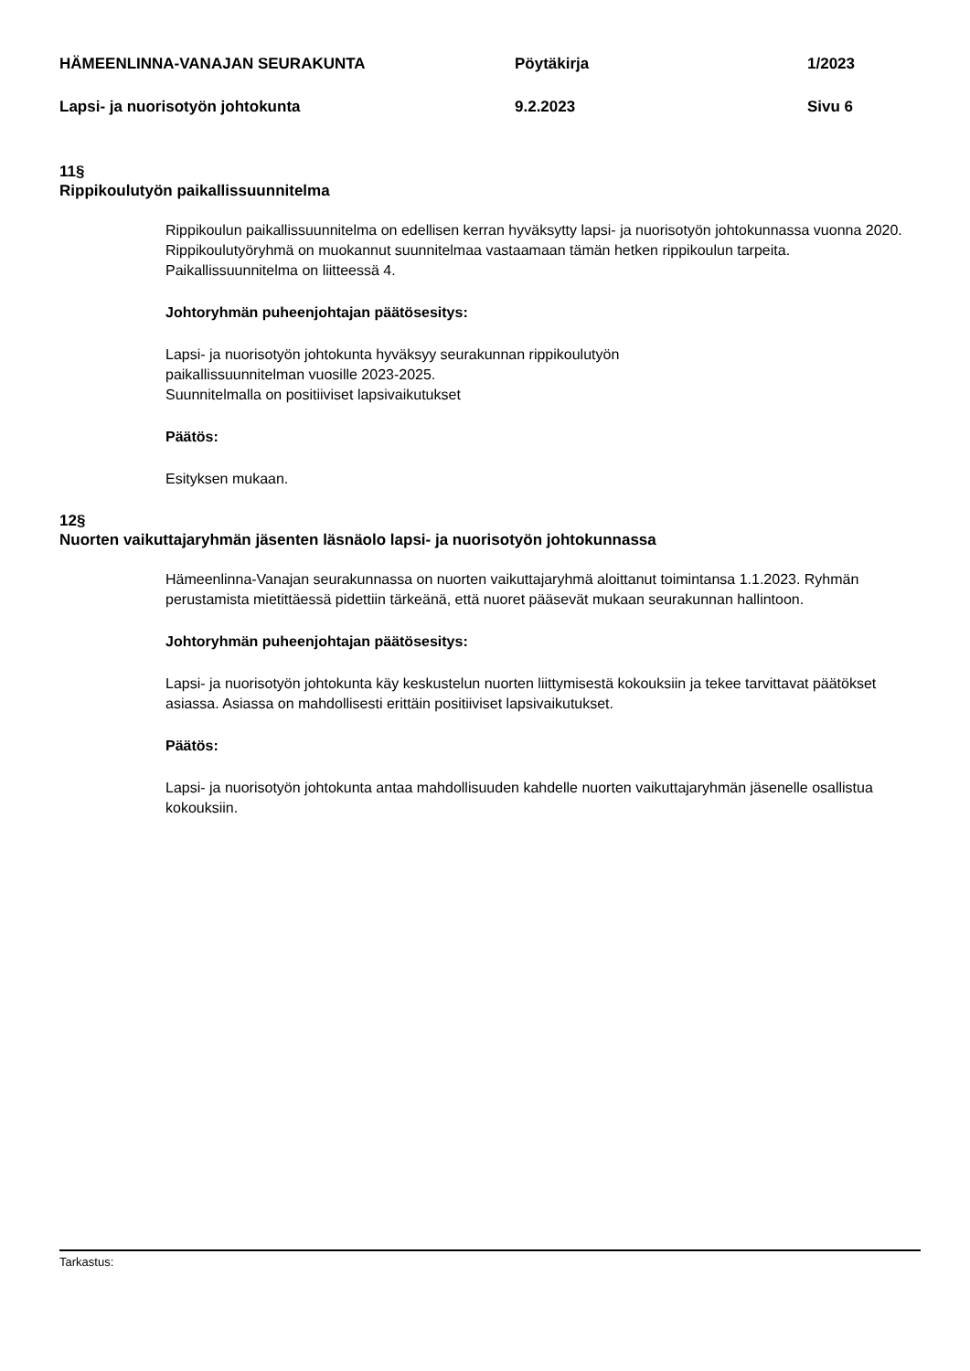HÄMEENLINNA-VANAJAN SEURAKUNTA Pöytäkirja 1/2023
Lapsi- ja nuorisotyön johtokunta 9.2.2023 Sivu 6
11§
Rippikoulutyön paikallissuunnitelma
Rippikoulun paikallissuunnitelma on edellisen kerran hyväksytty lapsi- ja nuorisotyön johtokunnassa vuonna 2020. Rippikoulutyöryhmä on muokannut suunnitelmaa vastaamaan tämän hetken rippikoulun tarpeita. Paikallissuunnitelma on liitteessä 4.
Johtoryhmän puheenjohtajan päätösesitys:
Lapsi- ja nuorisotyön johtokunta hyväksyy seurakunnan rippikoulutyön
paikallissuunnitelman vuosille 2023-2025.
Suunnitelmalla on positiiviset lapsivaikutukset
Päätös:
Esityksen mukaan.
12§
Nuorten vaikuttajaryhmän jäsenten läsnäolo lapsi- ja nuorisotyön johtokunnassa
Hämeenlinna-Vanajan seurakunnassa on nuorten vaikuttajaryhmä aloittanut toimintansa 1.1.2023. Ryhmän perustamista mietittäessä pidettiin tärkeänä, että nuoret pääsevät mukaan seurakunnan hallintoon.
Johtoryhmän puheenjohtajan päätösesitys:
Lapsi- ja nuorisotyön johtokunta käy keskustelun nuorten liittymisestä kokouksiin ja tekee tarvittavat päätökset asiassa. Asiassa on mahdollisesti erittäin positiiviset lapsivaikutukset.
Päätös:
Lapsi- ja nuorisotyön johtokunta antaa mahdollisuuden kahdelle nuorten vaikuttajaryhmän jäsenelle osallistua kokouksiin.
Tarkastus: